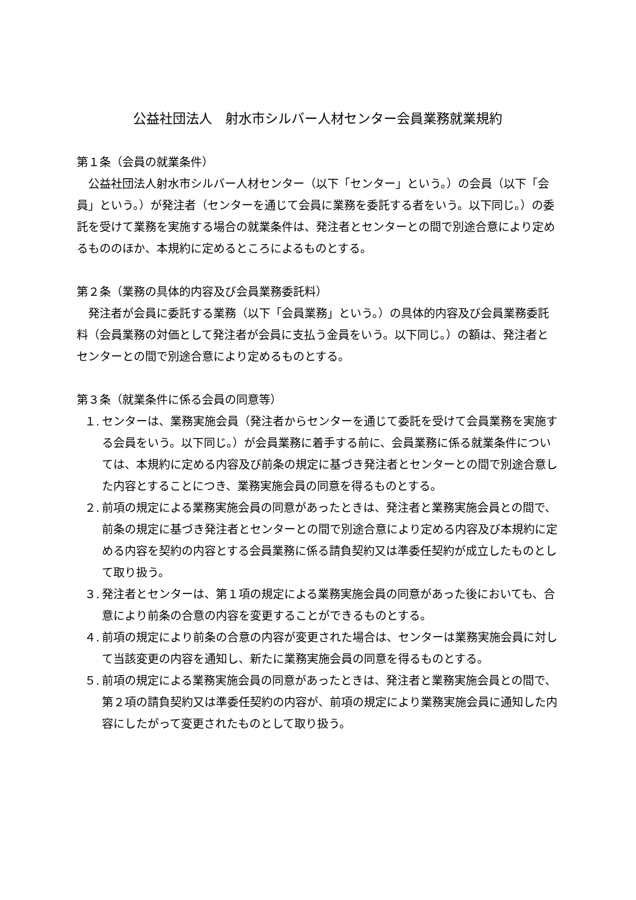公益社団法人　射水市シルバー人材センター会員業務就業規約
第１条（会員の就業条件）
公益社団法人射水市シルバー人材センター（以下「センター」という。）の会員（以下「会員」という。）が発注者（センターを通じて会員に業務を委託する者をいう。以下同じ。）の委託を受けて業務を実施する場合の就業条件は、発注者とセンターとの間で別途合意により定めるもののほか、本規約に定めるところによるものとする。
第２条（業務の具体的内容及び会員業務委託料）
発注者が会員に委託する業務（以下「会員業務」という。）の具体的内容及び会員業務委託料（会員業務の対価として発注者が会員に支払う金員をいう。以下同じ。）の額は、発注者とセンターとの間で別途合意により定めるものとする。
第３条（就業条件に係る会員の同意等）
１. センターは、業務実施会員（発注者からセンターを通じて委託を受けて会員業務を実施する会員をいう。以下同じ。）が会員業務に着手する前に、会員業務に係る就業条件については、本規約に定める内容及び前条の規定に基づき発注者とセンターとの間で別途合意した内容とすることにつき、業務実施会員の同意を得るものとする。
２. 前項の規定による業務実施会員の同意があったときは、発注者と業務実施会員との間で、前条の規定に基づき発注者とセンターとの間で別途合意により定める内容及び本規約に定める内容を契約の内容とする会員業務に係る請負契約又は準委任契約が成立したものとして取り扱う。
３. 発注者とセンターは、第１項の規定による業務実施会員の同意があった後においても、合意により前条の合意の内容を変更することができるものとする。
４. 前項の規定により前条の合意の内容が変更された場合は、センターは業務実施会員に対して当該変更の内容を通知し、新たに業務実施会員の同意を得るものとする。
５. 前項の規定による業務実施会員の同意があったときは、発注者と業務実施会員との間で、第２項の請負契約又は準委任契約の内容が、前項の規定により業務実施会員に通知した内容にしたがって変更されたものとして取り扱う。